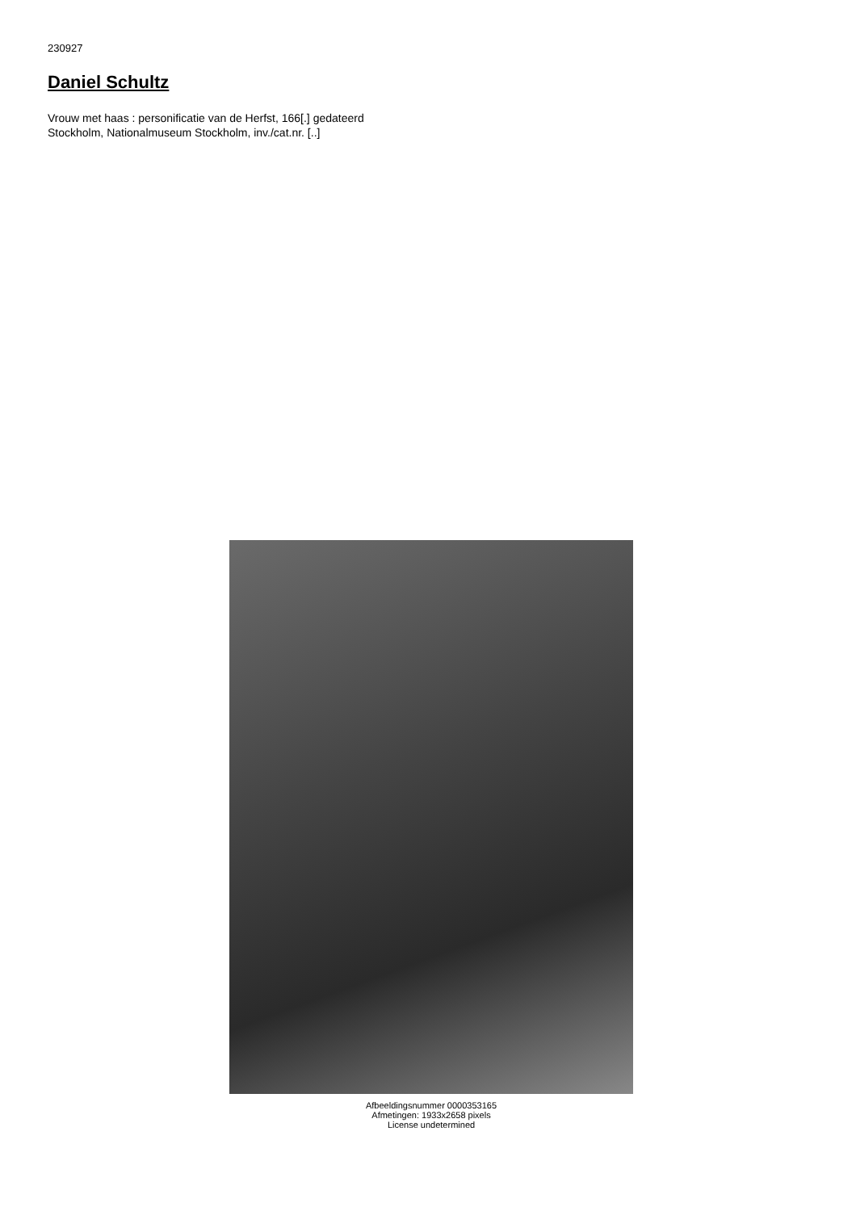230927
Daniel Schultz
Vrouw met haas : personificatie van de Herfst, 166[.] gedateerd
Stockholm, Nationalmuseum Stockholm, inv./cat.nr. [..]
Afbeeldingsnummer 0000353165
Afmetingen: 1933x2658 pixels
License undetermined